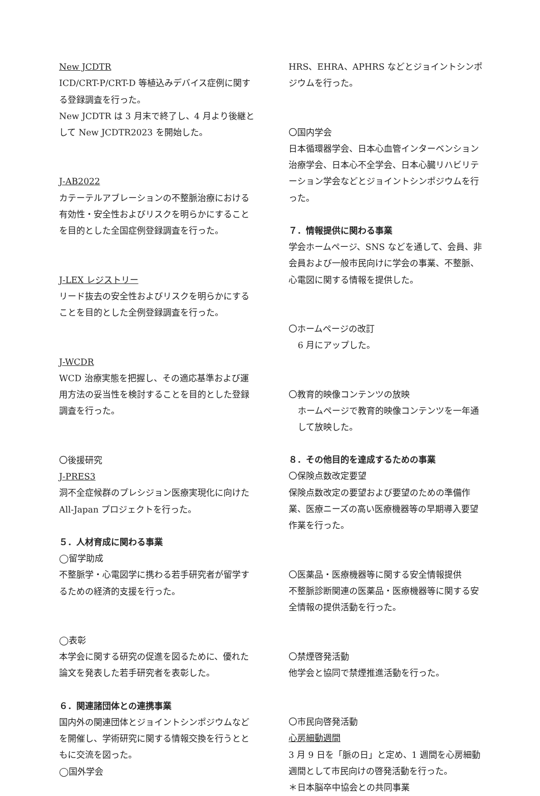New JCDTR
ICD/CRT-P/CRT-D 等植込みデバイス症例に関する登録調査を行った。
New JCDTR は 3 月末で終了し、4 月より後継として New JCDTR2023 を開始した。
J-AB2022
カテーテルアブレーションの不整脈治療における有効性・安全性およびリスクを明らかにすることを目的とした全国症例登録調査を行った。
J-LEX レジストリー
リード抜去の安全性およびリスクを明らかにすることを目的とした全例登録調査を行った。
J-WCDR
WCD 治療実態を把握し、その適応基準および運用方法の妥当性を検討することを目的とした登録調査を行った。
〇後援研究
J-PRES3
洞不全症候群のプレシジョン医療実現化に向けた All-Japan プロジェクトを行った。
５．人材育成に関わる事業
◯留学助成
不整脈学・心電図学に携わる若手研究者が留学するための経済的支援を行った。
◯表彰
本学会に関する研究の促進を図るために、優れた論文を発表した若手研究者を表彰した。
６．関連諸団体との連携事業
国内外の関連団体とジョイントシンポジウムなどを開催し、学術研究に関する情報交換を行うとともに交流を図った。
◯国外学会
HRS、EHRA、APHRS などとジョイントシンポジウムを行った。
〇国内学会
日本循環器学会、日本心血管インターベンション治療学会、日本心不全学会、日本心臓リハビリテーション学会などとジョイントシンポジウムを行った。
７．情報提供に関わる事業
学会ホームページ、SNS などを通して、会員、非会員および一般市民向けに学会の事業、不整脈、心電図に関する情報を提供した。
〇ホームページの改訂
6 月にアップした。
〇教育的映像コンテンツの放映
ホームページで教育的映像コンテンツを一年通して放映した。
８．その他目的を達成するための事業
〇保険点数改定要望
保険点数改定の要望および要望のための準備作業、医療ニーズの高い医療機器等の早期導入要望作業を行った。
〇医薬品・医療機器等に関する安全情報提供
不整脈診断関連の医薬品・医療機器等に関する安全情報の提供活動を行った。
〇禁煙啓発活動
他学会と協同で禁煙推進活動を行った。
〇市民向啓発活動
心房細動週間
3 月 9 日を「脈の日」と定め、1 週間を心房細動週間として市民向けの啓発活動を行った。
＊日本脳卒中協会との共同事業